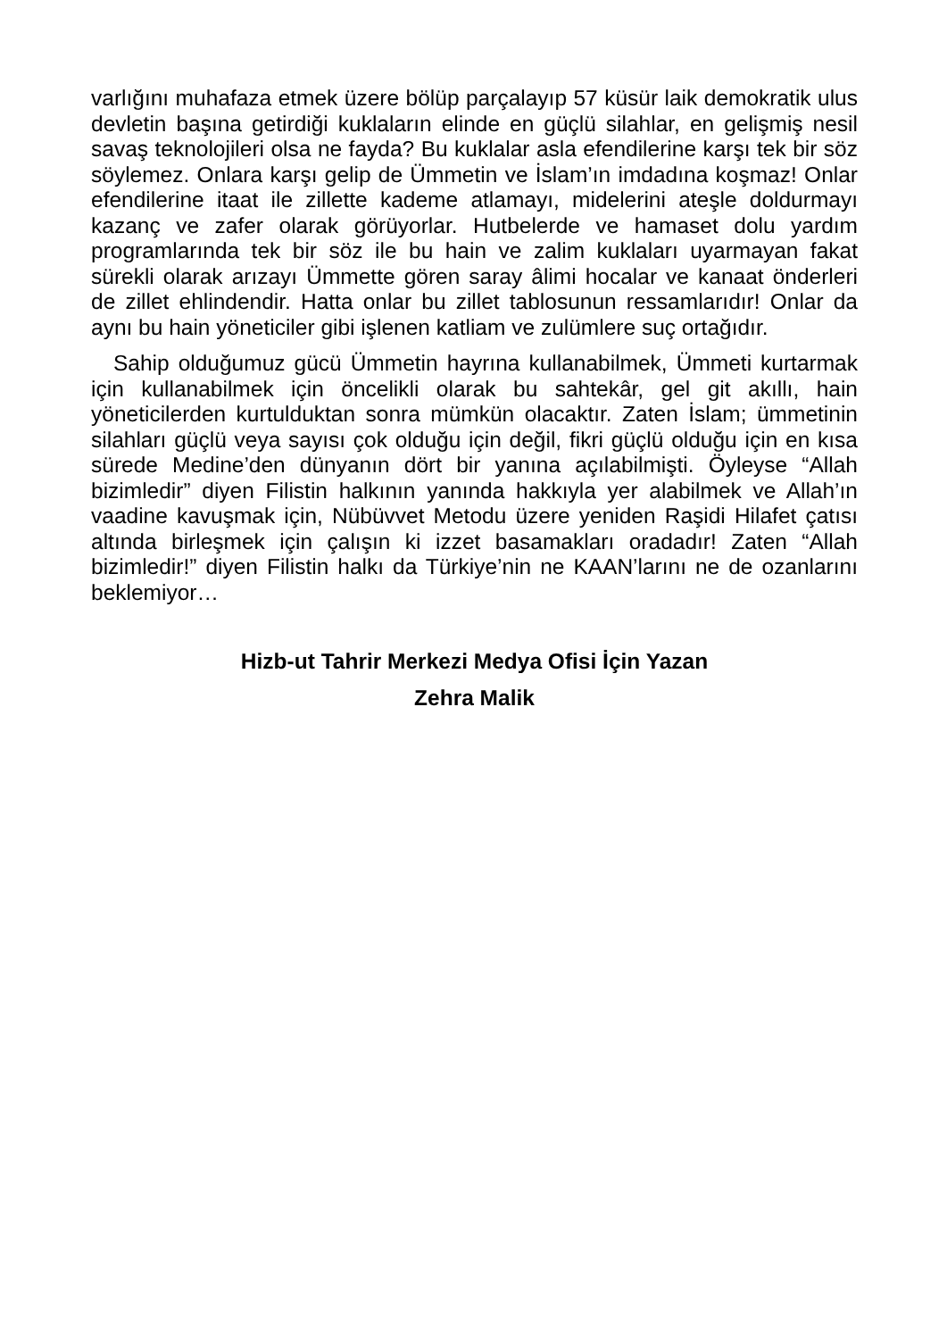varlığını muhafaza etmek üzere bölüp parçalayıp 57 küsür laik demokratik ulus devletin başına getirdiği kuklaların elinde en güçlü silahlar, en gelişmiş nesil savaş teknolojileri olsa ne fayda? Bu kuklalar asla efendilerine karşı tek bir söz söylemez. Onlara karşı gelip de Ümmetin ve İslam’ın imdadına koşmaz! Onlar efendilerine itaat ile zillette kademe atlamayı, midelerini ateşle doldurmayı kazanç ve zafer olarak görüyorlar. Hutbelerde ve hamaset dolu yardım programlarında tek bir söz ile bu hain ve zalim kuklaları uyarmayan fakat sürekli olarak arızayı Ümmette gören saray âlimi hocalar ve kanaat önderleri de zillet ehlindendir. Hatta onlar bu zillet tablosunun ressamlarıdır! Onlar da aynı bu hain yöneticiler gibi işlenen katliam ve zulümlere suç ortağıdır.
Sahip olduğumuz gücü Ümmetin hayrına kullanabilmek, Ümmeti kurtarmak için kullanabilmek için öncelikli olarak bu sahtekâr, gel git akıllı, hain yöneticilerden kurtulduktan sonra mümkün olacaktır. Zaten İslam; ümmetinin silahları güçlü veya sayısı çok olduğu için değil, fikri güçlü olduğu için en kısa sürede Medine’den dünyanın dört bir yanına açılabilmişti. Öyleyse “Allah bizimledir” diyen Filistin halkının yanında hakkıyla yer alabilmek ve Allah’ın vaadine kavuşmak için, Nübüvvet Metodu üzere yeniden Raşidi Hilafet çatısı altında birleşmek için çalışın ki izzet basamakları oradadır! Zaten “Allah bizimledir!” diyen Filistin halkı da Türkiye’nin ne KAAN’larını ne de ozanlarını beklemiyor…
Hizb-ut Tahrir Merkezi Medya Ofisi İçin Yazan
Zehra Malik